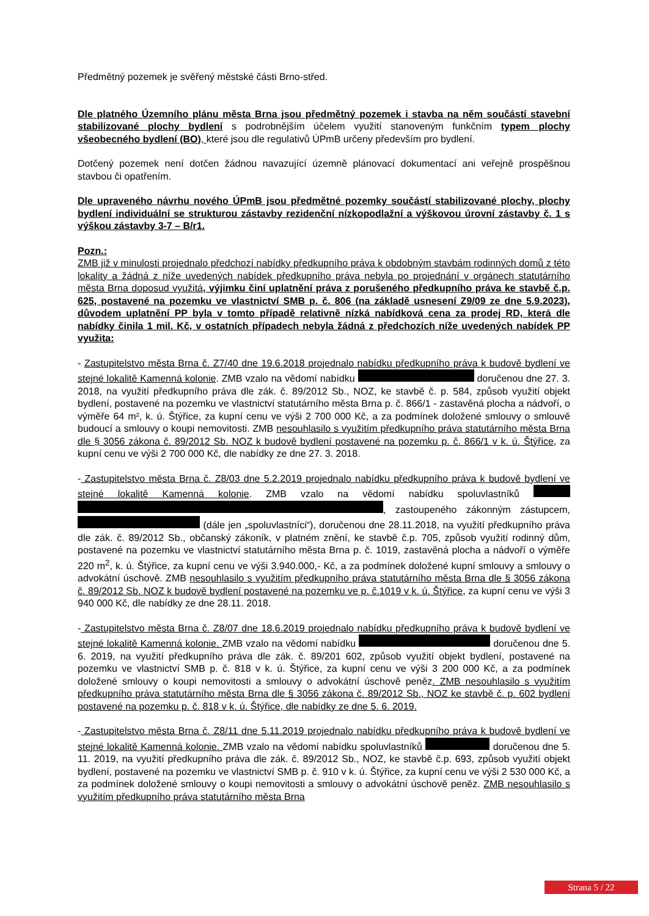Předmětný pozemek je svěřený městské části Brno-střed.
Dle platného Územního plánu města Brna jsou předmětný pozemek i stavba na něm součástí stavební stabilizované plochy bydlení s podrobnějším účelem využití stanoveným funkčním typem plochy všeobecného bydlení (BO), které jsou dle regulativů ÚPmB určeny především pro bydlení.
Dotčený pozemek není dotčen žádnou navazující územně plánovací dokumentací ani veřejně prospěšnou stavbou či opatřením.
Dle upraveného návrhu nového ÚPmB jsou předmětné pozemky součástí stabilizované plochy, plochy bydlení individuální se strukturou zástavby rezidenční nízkopodlažní a výškovou úrovní zástavby č. 1 s výškou zástavby 3-7 – B/r1.
Pozn.:
ZMB již v minulosti projednalo předchozí nabídky předkupního práva k obdobným stavbám rodinných domů z této lokality a žádná z níže uvedených nabídek předkupního práva nebyla po projednání v orgánech statutárního města Brna doposud využitá, výjimku činí uplatnění práva z porušeného předkupního práva ke stavbě č.p. 625, postavené na pozemku ve vlastnictví SMB p. č. 806 (na základě usnesení Z9/09 ze dne 5.9.2023), důvodem uplatnění PP byla v tomto případě relativně nízká nabídková cena za prodej RD, která dle nabídky činila 1 mil. Kč, v ostatních případech nebyla žádná z předchozích níže uvedených nabídek PP využita:
- Zastupitelstvo města Brna č. Z7/40 dne 19.6.2018 projednalo nabídku předkupního práva k budově bydlení ve stejné lokalitě Kamenná kolonie. ZMB vzalo na vědomí nabídku doručenou dne 27. 3. 2018, na využití předkupního práva dle zák. č. 89/2012 Sb., NOZ, ke stavbě č. p. 584, způsob využití objekt bydlení, postavené na pozemku ve vlastnictví statutárního města Brna p. č. 866/1 - zastavěná plocha a nádvoří, o výměře 64 m², k. ú. Štýřice, za kupní cenu ve výši 2 700 000 Kč, a za podmínek doložené smlouvy o smlouvě budoucí a smlouvy o koupi nemovitosti. ZMB nesouhlasilo s využitím předkupního práva statutárního města Brna dle § 3056 zákona č. 89/2012 Sb. NOZ k budově bydlení postavené na pozemku p. č. 866/1 v k. ú. Štýřice, za kupní cenu ve výši 2 700 000 Kč, dle nabídky ze dne 27. 3. 2018.
- Zastupitelstvo města Brna č. Z8/03 dne 5.2.2019 projednalo nabídku předkupního práva k budově bydlení ve stejné lokalitě Kamenná kolonie. ZMB vzalo na vědomí nabídku spoluvlastníků , zastoupeného zákonným zástupcem, (dále jen „spoluvlastníci“), doručenou dne 28.11.2018, na využití předkupního práva dle zák. č. 89/2012 Sb., občanský zákoník, v platném znění, ke stavbě č.p. 705, způsob využití rodinný dům, postavené na pozemku ve vlastnictví statutárního města Brna p. č. 1019, zastavěná plocha a nádvoří o výměře 220 m<sup>2</sup>, k. ú. Štýřice, za kupní cenu ve výši 3.940.000,- Kč, a za podmínek doložené kupní smlouvy a smlouvy o advokátní úschově. ZMB nesouhlasilo s využitím předkupního práva statutárního města Brna dle § 3056 zákona č. 89/2012 Sb. NOZ k budově bydlení postavené na pozemku ve p. č.1019 v k. ú. Štýřice, za kupní cenu ve výši 3 940 000 Kč, dle nabídky ze dne 28.11. 2018.
- Zastupitelstvo města Brna č. Z8/07 dne 18.6.2019 projednalo nabídku předkupního práva k budově bydlení ve stejné lokalitě Kamenná kolonie. ZMB vzalo na vědomí nabídku doručenou dne 5. 6. 2019, na využití předkupního práva dle zák. č. 89/201 602, způsob využití objekt bydlení, postavené na pozemku ve vlastnictví SMB p. č. 818 v k. ú. Štýřice, za kupní cenu ve výši 3 200 000 Kč, a za podmínek doložené smlouvy o koupi nemovitosti a smlouvy o advokátní úschově peněz. ZMB nesouhlasilo s využitím předkupního práva statutárního města Brna dle § 3056 zákona č. 89/2012 Sb., NOZ ke stavbě č. p. 602 bydlení postavené na pozemku p. č. 818 v k. ú. Štýřice, dle nabídky ze dne 5. 6. 2019.
- Zastupitelstvo města Brna č. Z8/11 dne 5.11.2019 projednalo nabídku předkupního práva k budově bydlení ve stejné lokalitě Kamenná kolonie. ZMB vzalo na vědomí nabídku spoluvlastníků doručenou dne 5. 11. 2019, na využití předkupního práva dle zák. č. 89/2012 Sb., NOZ, ke stavbě č.p. 693, způsob využití objekt bydlení, postavené na pozemku ve vlastnictví SMB p. č. 910 v k. ú. Štýřice, za kupní cenu ve výši 2 530 000 Kč, a za podmínek doložené smlouvy o koupi nemovitosti a smlouvy o advokátní úschově peněz. ZMB nesouhlasilo s využitím předkupního práva statutárního města Brna
Strana 5 / 22